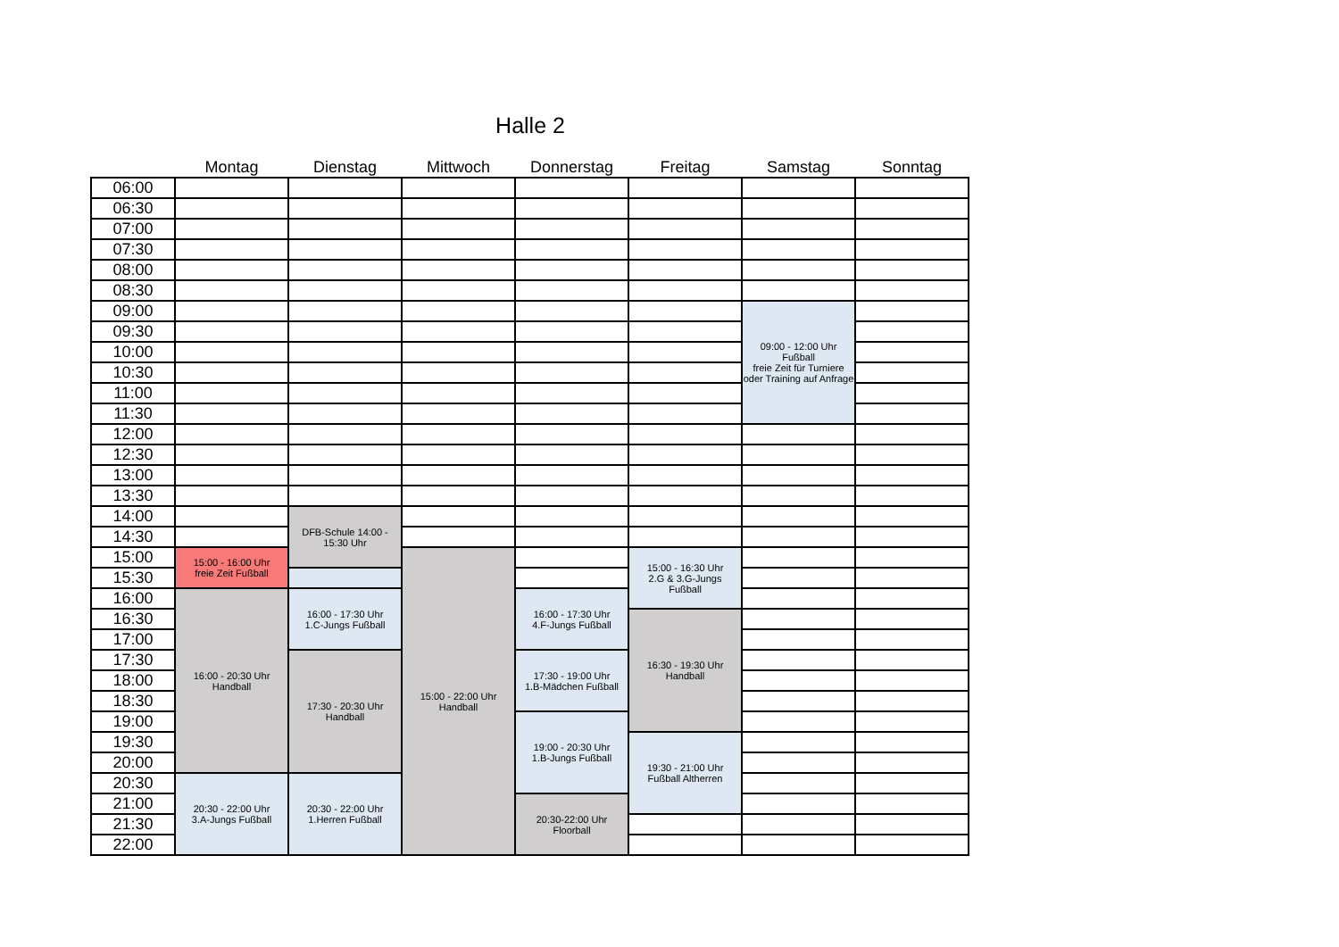Halle 2
| | Montag | Dienstag | Mittwoch | Donnerstag | Freitag | Samstag | Sonntag |
| --- | --- | --- | --- | --- | --- | --- | --- |
| 06:00 | | | | | | | |
| 06:30 | | | | | | | |
| 07:00 | | | | | | | |
| 07:30 | | | | | | | |
| 08:00 | | | | | | | |
| 08:30 | | | | | | | |
| 09:00 | | | | | | 09:00 - 12:00 Uhr Fußball freie Zeit für Turniere oder Training auf Anfrage | |
| 09:30 | | | | | | | |
| 10:00 | | | | | | | |
| 10:30 | | | | | | | |
| 11:00 | | | | | | | |
| 11:30 | | | | | | | |
| 12:00 | | | | | | | |
| 12:30 | | | | | | | |
| 13:00 | | | | | | | |
| 13:30 | | | | | | | |
| 14:00 | | DFB-Schule 14:00 - 15:30 Uhr | | | | | |
| 14:30 | | | | | | | |
| 15:00 | 15:00 - 16:00 Uhr freie Zeit Fußball | | 15:00 - 22:00 Uhr Handball | | 15:00 - 16:30 Uhr 2.G & 3.G-Jungs Fußball | | |
| 15:30 | | | | | | | |
| 16:00 | 16:00 - 20:30 Uhr Handball | 16:00 - 17:30 Uhr 1.C-Jungs Fußball | | 16:00 - 17:30 Uhr 4.F-Jungs Fußball | | | |
| 16:30 | | | | | 16:30 - 19:30 Uhr Handball | | |
| 17:00 | | | | | | | |
| 17:30 | | 17:30 - 20:30 Uhr Handball | | 17:30 - 19:00 Uhr 1.B-Mädchen Fußball | | | |
| 18:00 | | | | | | | |
| 18:30 | | | | | | | |
| 19:00 | | | | 19:00 - 20:30 Uhr 1.B-Jungs Fußball | | | |
| 19:30 | | | | | 19:30 - 21:00 Uhr Fußball Altherren | | |
| 20:00 | | | | | | | |
| 20:30 | 20:30 - 22:00 Uhr 3.A-Jungs Fußball | 20:30 - 22:00 Uhr 1.Herren Fußball | | | | | |
| 21:00 | | | | 20:30-22:00 Uhr Floorball | | | |
| 21:30 | | | | | | | |
| 22:00 | | | | | | | |